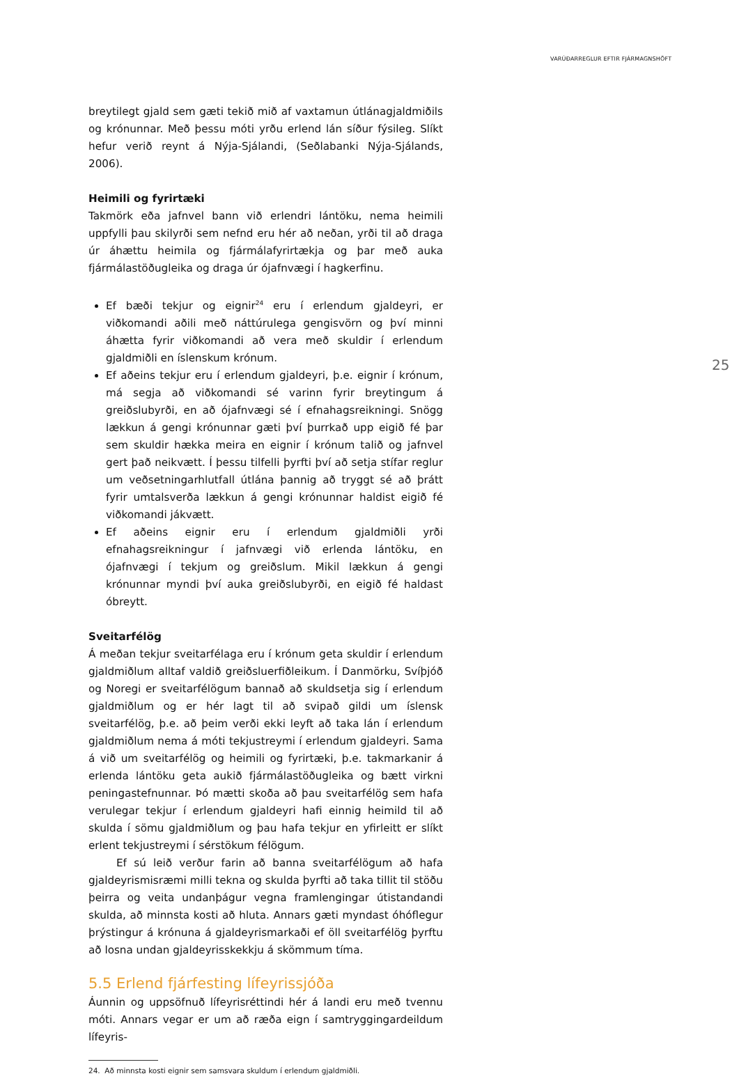VARÚÐARREGLUR EFTIR FJÁRMAGNSHÖFT
25
breytilegt gjald sem gæti tekið mið af vaxtamun útlánagjaldmiðils og krónunnar. Með þessu móti yrðu erlend lán síður fýsileg. Slíkt hefur verið reynt á Nýja-Sjálandi, (Seðlabanki Nýja-Sjálands, 2006).
Heimili og fyrirtæki
Takmörk eða jafnvel bann við erlendri lántöku, nema heimili uppfylli þau skilyrði sem nefnd eru hér að neðan, yrði til að draga úr áhættu heimila og fjármálafyrirtækja og þar með auka fjármálastöðugleika og draga úr ójafnvægi í hagkerfinu.
Ef bæði tekjur og eignir<sup>24</sup> eru í erlendum gjaldeyri, er viðkomandi aðili með náttúrulega gengisvörn og því minni áhætta fyrir viðkomandi að vera með skuldir í erlendum gjaldmiðli en íslenskum krónum.
Ef aðeins tekjur eru í erlendum gjaldeyri, þ.e. eignir í krónum, má segja að viðkomandi sé varinn fyrir breytingum á greiðslubyrði, en að ójafnvægi sé í efnahagsreikningi. Snögg lækkun á gengi krónunnar gæti því þurrkað upp eigið fé þar sem skuldir hækka meira en eignir í krónum talið og jafnvel gert það neikvætt. Í þessu tilfelli þyrfti því að setja stífar reglur um veðsetningarhlutfall útlána þannig að tryggt sé að þrátt fyrir umtalsverða lækkun á gengi krónunnar haldist eigið fé viðkomandi jákvætt.
Ef aðeins eignir eru í erlendum gjaldmiðli yrði efnahagsreikningur í jafnvægi við erlenda lántöku, en ójafnvægi í tekjum og greiðslum. Mikil lækkun á gengi krónunnar myndi því auka greiðslubyrði, en eigið fé haldast óbreytt.
Sveitarfélög
Á meðan tekjur sveitarfélaga eru í krónum geta skuldir í erlendum gjaldmiðlum alltaf valdið greiðsluerfiðleikum. Í Danmörku, Svíþjóð og Noregi er sveitarfélögum bannað að skuldsetja sig í erlendum gjaldmiðlum og er hér lagt til að svipað gildi um íslensk sveitarfélög, þ.e. að þeim verði ekki leyft að taka lán í erlendum gjaldmiðlum nema á móti tekjustreymi í erlendum gjaldeyri. Sama á við um sveitarfélög og heimili og fyrirtæki, þ.e. takmarkanir á erlenda lántöku geta aukið fjármálastöðugleika og bætt virkni peningastefnunnar. Þó mætti skoða að þau sveitarfélög sem hafa verulegar tekjur í erlendum gjaldeyri hafi einnig heimild til að skulda í sömu gjaldmiðlum og þau hafa tekjur en yfirleitt er slíkt erlent tekjustreymi í sérstökum félögum.
Ef sú leið verður farin að banna sveitarfélögum að hafa gjaldeyrismisræmi milli tekna og skulda þyrfti að taka tillit til stöðu þeirra og veita undanþágur vegna framlengingar útistandandi skulda, að minnsta kosti að hluta. Annars gæti myndast óhóflegur þrýstingur á krónuna á gjaldeyrismarkaði ef öll sveitarfélög þyrftu að losna undan gjaldeyrisskekkju á skömmum tíma.
5.5 Erlend fjárfesting lífeyrissjóða
Áunnin og uppsöfnuð lífeyrisréttindi hér á landi eru með tvennu móti. Annars vegar er um að ræða eign í samtryggingardeildum lífeyris-
24. Að minnsta kosti eignir sem samsvara skuldum í erlendum gjaldmiðli.